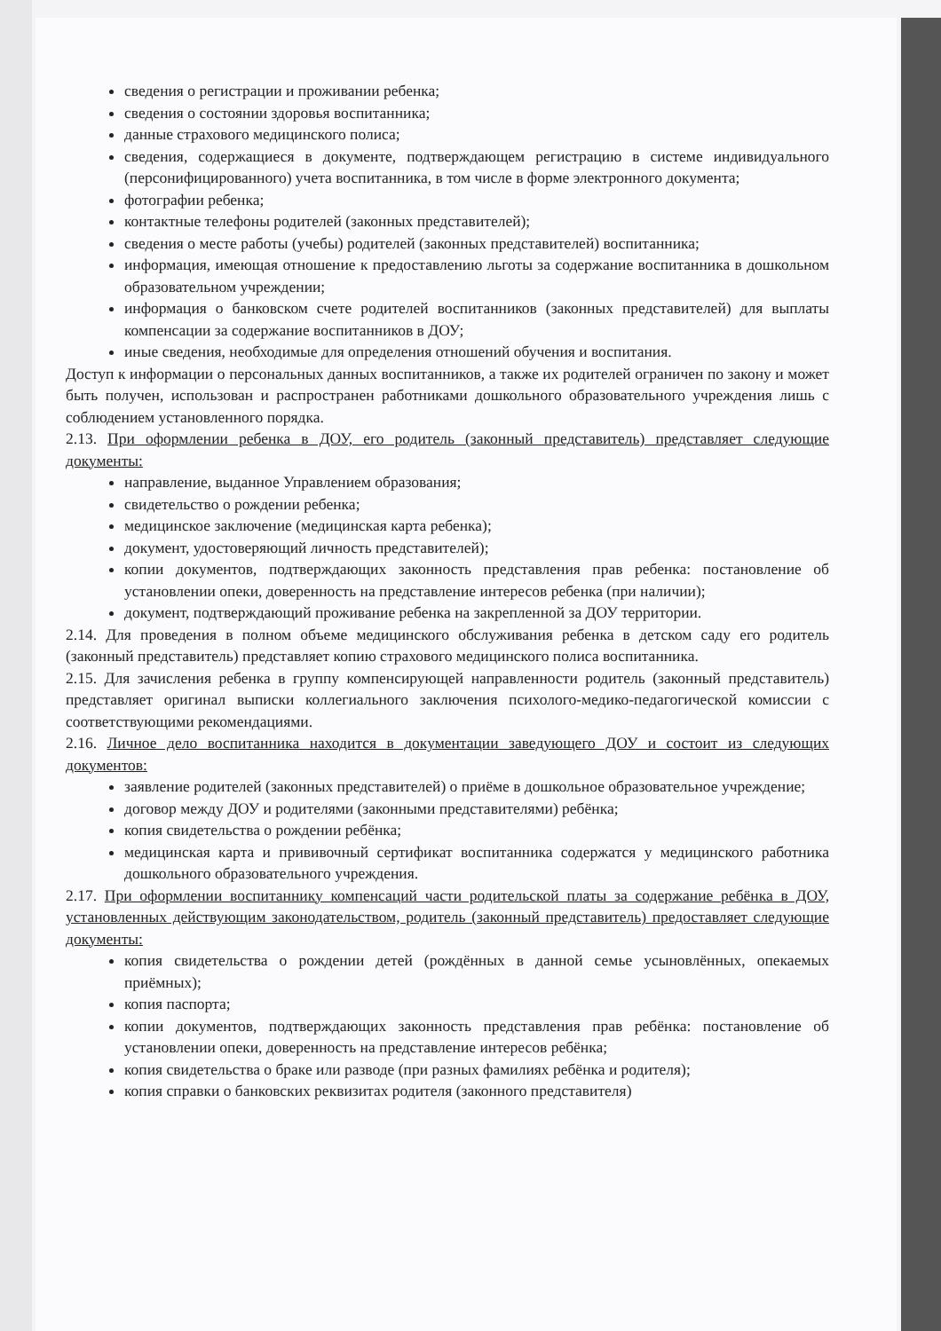сведения о регистрации и проживании ребенка;
сведения о состоянии здоровья воспитанника;
данные страхового медицинского полиса;
сведения, содержащиеся в документе, подтверждающем регистрацию в системе индивидуального (персонифицированного) учета воспитанника, в том числе в форме электронного документа;
фотографии ребенка;
контактные телефоны родителей (законных представителей);
сведения о месте работы (учебы) родителей (законных представителей) воспитанника;
информация, имеющая отношение к предоставлению льготы за содержание воспитанника в дошкольном образовательном учреждении;
информация о банковском счете родителей воспитанников (законных представителей) для выплаты компенсации за содержание воспитанников в ДОУ;
иные сведения, необходимые для определения отношений обучения и воспитания.
Доступ к информации о персональных данных воспитанников, а также их родителей ограничен по закону и может быть получен, использован и распространен работниками дошкольного образовательного учреждения лишь с соблюдением установленного порядка.
2.13. При оформлении ребенка в ДОУ, его родитель (законный представитель) представляет следующие документы:
направление, выданное Управлением образования;
свидетельство о рождении ребенка;
медицинское заключение (медицинская карта ребенка);
документ, удостоверяющий личность представителей);
копии документов, подтверждающих законность представления прав ребенка: постановление об установлении опеки, доверенность на представление интересов ребенка (при наличии);
документ, подтверждающий проживание ребенка на закрепленной за ДОУ территории.
2.14. Для проведения в полном объеме медицинского обслуживания ребенка в детском саду его родитель (законный представитель) представляет копию страхового медицинского полиса воспитанника.
2.15. Для зачисления ребенка в группу компенсирующей направленности родитель (законный представитель) представляет оригинал выписки коллегиального заключения психолого-медико-педагогической комиссии с соответствующими рекомендациями.
2.16. Личное дело воспитанника находится в документации заведующего ДОУ и состоит из следующих документов:
заявление родителей (законных представителей) о приёме в дошкольное образовательное учреждение;
договор между ДОУ и родителями (законными представителями) ребёнка;
копия свидетельства о рождении ребёнка;
медицинская карта и прививочный сертификат воспитанника содержатся у медицинского работника дошкольного образовательного учреждения.
2.17. При оформлении воспитаннику компенсаций части родительской платы за содержание ребёнка в ДОУ, установленных действующим законодательством, родитель (законный представитель) предоставляет следующие документы:
копия свидетельства о рождении детей (рождённых в данной семье усыновлённых, опекаемых приёмных);
копия паспорта;
копии документов, подтверждающих законность представления прав ребёнка: постановление об установлении опеки, доверенность на представление интересов ребёнка;
копия свидетельства о браке или разводе (при разных фамилиях ребёнка и родителя);
копия справки о банковских реквизитах родителя (законного представителя)